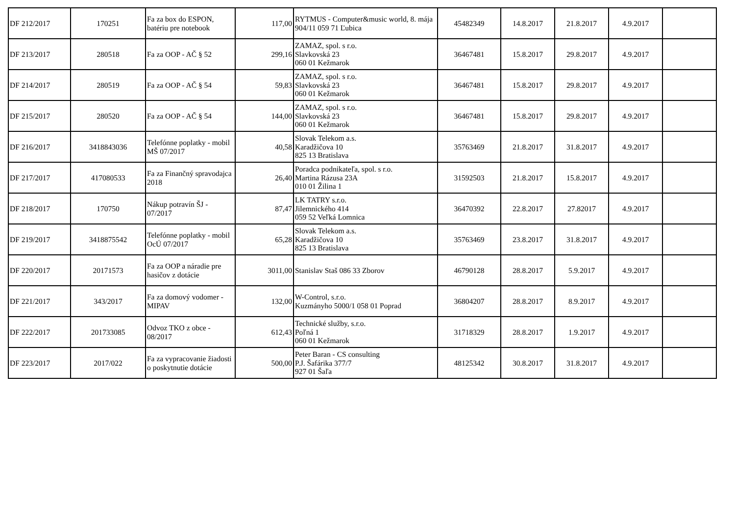| DF 212/2017 | 170251 | Fa za box do ESPON, batériu pre notebook | 117,00 | RYTMUS - Computer&music world, 8. mája 904/11 059 71 Ľubica | 45482349 | 14.8.2017 | 21.8.2017 | 4.9.2017 | |
| DF 213/2017 | 280518 | Fa za OOP - AČ § 52 | 299,16 | ZAMAZ, spol. s r.o. Slavkovská 23 060 01 Kežmarok | 36467481 | 15.8.2017 | 29.8.2017 | 4.9.2017 | |
| DF 214/2017 | 280519 | Fa za OOP - AČ § 54 | 59,83 | ZAMAZ, spol. s r.o. Slavkovská 23 060 01 Kežmarok | 36467481 | 15.8.2017 | 29.8.2017 | 4.9.2017 | |
| DF 215/2017 | 280520 | Fa za OOP - AČ § 54 | 144,00 | ZAMAZ, spol. s r.o. Slavkovská 23 060 01 Kežmarok | 36467481 | 15.8.2017 | 29.8.2017 | 4.9.2017 | |
| DF 216/2017 | 3418843036 | Telefónne poplatky - mobil MŠ 07/2017 | 40,58 | Slovak Telekom a.s. Karadžičova 10 825 13 Bratislava | 35763469 | 21.8.2017 | 31.8.2017 | 4.9.2017 | |
| DF 217/2017 | 417080533 | Fa za Finančný spravodajca 2018 | 26,40 | Poradca podnikateľa, spol. s r.o. Martina Rázusa 23A 010 01 Žilina 1 | 31592503 | 21.8.2017 | 15.8.2017 | 4.9.2017 | |
| DF 218/2017 | 170750 | Nákup potravín ŠJ - 07/2017 | 87,47 | LK TATRY s.r.o. Jilemnického 414 059 52 Veľká Lomnica | 36470392 | 22.8.2017 | 27.82017 | 4.9.2017 | |
| DF 219/2017 | 3418875542 | Telefónne poplatky - mobil OcÚ 07/2017 | 65,28 | Slovak Telekom a.s. Karadžičova 10 825 13 Bratislava | 35763469 | 23.8.2017 | 31.8.2017 | 4.9.2017 | |
| DF 220/2017 | 20171573 | Fa za OOP a náradie pre hasičov z dotácie | 3011,00 | Stanislav Staš 086 33 Zborov | 46790128 | 28.8.2017 | 5.9.2017 | 4.9.2017 | |
| DF 221/2017 | 343/2017 | Fa za domový vodomer - MIPAV | 132,00 | W-Control, s.r.o. Kuzmányho 5000/1 058 01 Poprad | 36804207 | 28.8.2017 | 8.9.2017 | 4.9.2017 | |
| DF 222/2017 | 201733085 | Odvoz TKO z obce - 08/2017 | 612,43 | Technické služby, s.r.o. Poľná 1 060 01 Kežmarok | 31718329 | 28.8.2017 | 1.9.2017 | 4.9.2017 | |
| DF 223/2017 | 2017/022 | Fa za vypracovanie žiadosti o poskytnutie dotácie | 500,00 | Peter Baran - CS consulting P.J. Šafárika 377/7 927 01 Šaľa | 48125342 | 30.8.2017 | 31.8.2017 | 4.9.2017 | |